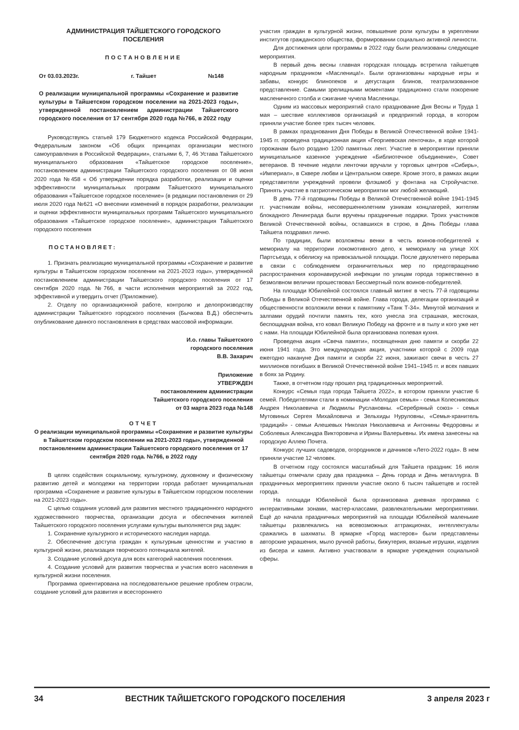АДМИНИСТРАЦИЯ ТАЙШЕТСКОГО ГОРОДСКОГО ПОСЕЛЕНИЯ
ПОСТАНОВЛЕНИЕ
От 03.03.2023г. г. Тайшет №148
О реализации муниципальной программы «Сохранение и развитие культуры в Тайшетском городском поселении на 2021-2023 годы», утвержденной постановлением администрации Тайшетского городского поселения от 17 сентября 2020 года №766, в 2022 году
Руководствуясь статьей 179 Бюджетного кодекса Российской Федерации, Федеральным законом «Об общих принципах организации местного самоуправления в Российской Федерации», статьями 6, 7, 46 Устава Тайшетского муниципального образования «Тайшетское городское поселение», постановлением администрации Тайшетского городского поселения от 08 июня 2020 года №458 « Об утверждении порядка разработки, реализации и оценки эффективности муниципальных программ Тайшетского муниципального образования «Тайшетское городское поселение» (в редакции постановления от 29 июля 2020 года №621 «О внесении изменений в порядок разработки, реализации и оценки эффективности муниципальных программ Тайшетского муниципального образования «Тайшетское городское поселение», администрация Тайшетского городского поселения
ПОСТАНОВЛЯЕТ:
1. Признать реализацию муниципальной программы «Сохранение и развитие культуры в Тайшетском городском поселении на 2021-2023 годы», утвержденной постановлением администрации Тайшетского городского поселения от 17 сентября 2020 года. №766, в части исполнения мероприятий за 2022 год, эффективной и утвердить отчет (Приложение).
2. Отделу по организационной работе, контролю и делопроизводству администрации Тайшетского городского поселения (Бычкова В.Д.) обеспечить опубликование данного постановления в средствах массовой информации.
И.о. главы Тайшетского
городского поселения
В.В. Захарич
Приложение
УТВЕРЖДЕН
постановлением администрации
Тайшетского городского поселения
от 03 марта 2023 года №148
ОТЧЕТ
О реализации муниципальной программы «Сохранение и развитие культуры в Тайшетском городском поселении на 2021-2023 годы», утвержденной постановлением администрации Тайшетского городского поселения от 17 сентября 2020 года. №766, в 2022 году
В целях содействия социальному, культурному, духовному и физическому развитию детей и молодежи на территории города работает муниципальная программа «Сохранение и развитие культуры в Тайшетском городском поселении на 2021-2023 годы».
С целью создания условий для развития местного традиционного народного художественного творчества, организации досуга и обеспечения жителей Тайшетского городского поселения услугами культуры выполняется ряд задач:
1. Сохранение культурного и исторического наследия народа.
2. Обеспечение доступа граждан к культурным ценностям и участию в культурной жизни, реализация творческого потенциала жителей.
3. Создание условий досуга для всех категорий населения поселения.
4. Создание условий для развития творчества и участия всего населения в культурной жизни поселения.
Программа ориентирована на последовательное решение проблем отрасли, создание условий для развития и всестороннего
участия граждан в культурной жизни, повышение роли культуры в укреплении институтов гражданского общества, формировании социально активной личности.
Для достижения цели программы в 2022 году были реализованы следующие мероприятия.
В первый день весны главная городская площадь встретила тайшетцев народным праздником «Масленица!». Были организованы народные игры и забавы, конкурс блинопеков и дегустация блинов, театрализованное представление. Самыми зрелищными моментами традиционно стали покорение масленичного столба и сжигание чучела Масленицы.
Одним из массовых мероприятий стало празднование Дня Весны и Труда 1 мая – шествие коллективов организаций и предприятий города, в котором приняли участие более трех тысяч человек.
В рамках празднования Дня Победы в Великой Отечественной войне 1941-1945 гг. проведена традиционная акция «Георгиевская ленточка», в ходе которой горожанам было роздано 1200 памятных лент. Участие в мероприятии приняли муниципальное казенное учреждение «Библиотечное объединение», Совет ветеранов. В течение недели ленточки вручали у торговых центров «Сибирь», «Империал», в Сквере любви и Центральном сквере. Кроме этого, в рамках акции представители учреждений провели флэшмоб у фонтана на Стройучастке. Принять участие в патриотическом мероприятии мог любой желающий.
В день 77-й годовщины Победы в Великой Отечественной войне 1941-1945 гг. участникам войны, несовершеннолетним узникам концлагерей, жителям блокадного Ленинграда были вручены праздничные подарки. Троих участников Великой Отечественной войны, оставшихся в строю, в День Победы глава Тайшета поздравил лично.
По традиции, были возложены венки в честь воинов-победителей к мемориалу на территории локомотивного депо, к мемориалу на улице XIX Партсъезда, к обелиску на привокзальной площади. После двухлетнего перерыва в связи с соблюдением ограничительных мер по предотвращению распространения коронавирусной инфекции по улицам города торжественно в безмолвном величии прошествовал Бессмертный полк воинов-победителей.
На площади Юбилейной состоялся главный митинг в честь 77-й годовщины Победы в Великой Отечественной войне. Глава города, делегации организаций и общественности возложили венки к памятнику «Танк Т-34». Минутой молчания и залпами орудий почтили память тех, кого унесла эта страшная, жестокая, беспощадная война, кто ковал Великую Победу на фронте и в тылу и кого уже нет с нами. На площади Юбилейной была организована полевая кухня.
Проведена акция «Свеча памяти», посвященная дню памяти и скорби 22 июня 1941 года. Это международная акция, участники которой с 2009 года ежегодно накануне Дня памяти и скорби 22 июня, зажигают свечи в честь 27 миллионов погибших в Великой Отечественной войне 1941–1945 гг. и всех павших в боях за Родину.
Также, в отчетном году прошел ряд традиционных мероприятий.
Конкурс «Семья года города Тайшета 2022», в котором приняли участие 6 семей. Победителями стали в номинации «Молодая семья» - семья Колесниковых Андрея Николаевича и Людмилы Руслановны. «Серебряный союз» - семья Мутовиных Сергея Михайловича и Зельхиды Нуруловны, «Семья-хранитель традиций» - семьи Алешевых Николая Николаевича и Антонины Федоровны и Соболевых Александра Викторовича и Ирины Валерьевны. Их имена занесены на городскую Аллею Почета.
Конкурс лучших садоводов, огородников и дачников «Лето-2022 года». В нем приняли участие 12 человек.
В отчетном году состоялся масштабный для Тайшета праздник: 16 июля тайшетцы отмечали сразу два праздника – День города и День металлурга. В праздничных мероприятиях приняли участие около 6 тысяч тайшетцев и гостей города.
На площади Юбилейной была организована дневная программа с интерактивными зонами, мастер-классами, развлекательными мероприятиями. Ещё до начала праздничных мероприятий на площади Юбилейной маленькие тайшетцы развлекались на всевозможных аттракционах, интеллектуалы сражались в шахматы. В ярмарке «Город мастеров» были представлены авторские украшения, мыло ручной работы, бижутерия, вязаные игрушки, изделия из бисера и камня. Активно участвовали в ярмарке учреждения социальной сферы.
34 ВЕСТНИК ТАЙШЕТСКОГО ГОРОДСКОГО ПОСЕЛЕНИЯ 3 апреля 2023 г